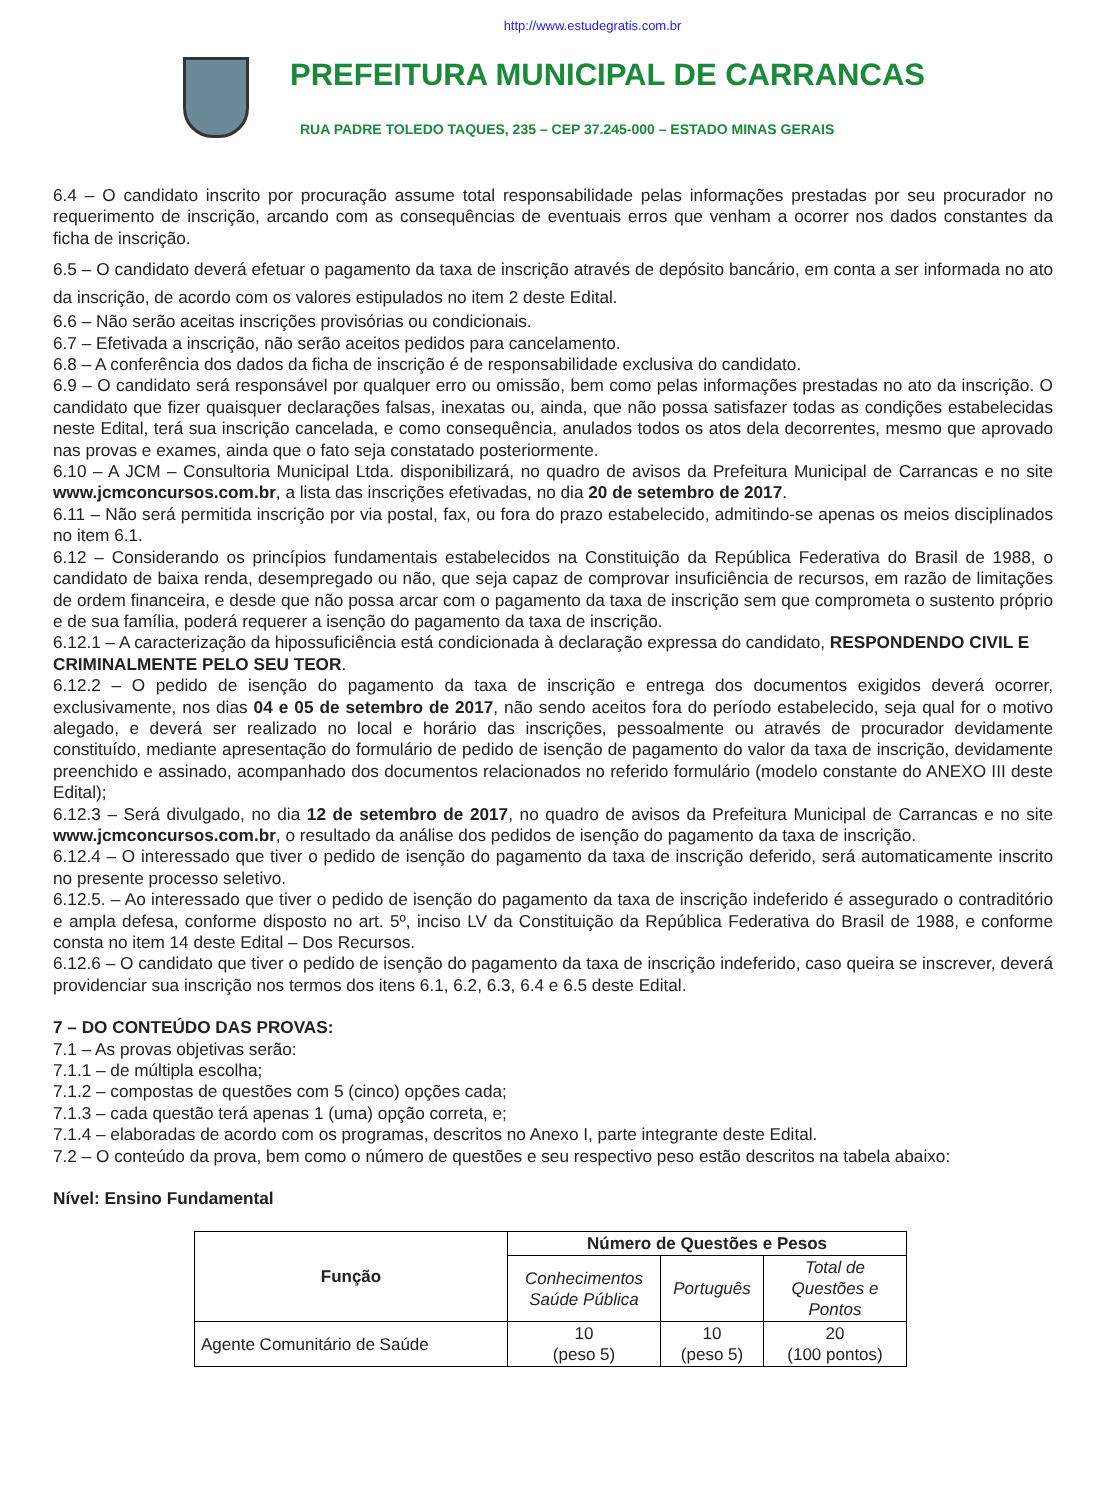http://www.estudegratis.com.br
PREFEITURA MUNICIPAL DE CARRANCAS
RUA PADRE TOLEDO TAQUES, 235 – CEP 37.245-000 – ESTADO MINAS GERAIS
6.4 – O candidato inscrito por procuração assume total responsabilidade pelas informações prestadas por seu procurador no requerimento de inscrição, arcando com as consequências de eventuais erros que venham a ocorrer nos dados constantes da ficha de inscrição.
6.5 – O candidato deverá efetuar o pagamento da taxa de inscrição através de depósito bancário, em conta a ser informada no ato da inscrição, de acordo com os valores estipulados no item 2 deste Edital.
6.6 – Não serão aceitas inscrições provisórias ou condicionais.
6.7 – Efetivada a inscrição, não serão aceitos pedidos para cancelamento.
6.8 – A conferência dos dados da ficha de inscrição é de responsabilidade exclusiva do candidato.
6.9 – O candidato será responsável por qualquer erro ou omissão, bem como pelas informações prestadas no ato da inscrição. O candidato que fizer quaisquer declarações falsas, inexatas ou, ainda, que não possa satisfazer todas as condições estabelecidas neste Edital, terá sua inscrição cancelada, e como consequência, anulados todos os atos dela decorrentes, mesmo que aprovado nas provas e exames, ainda que o fato seja constatado posteriormente.
6.10 – A JCM – Consultoria Municipal Ltda. disponibilizará, no quadro de avisos da Prefeitura Municipal de Carrancas e no site www.jcmconcursos.com.br, a lista das inscrições efetivadas, no dia 20 de setembro de 2017.
6.11 – Não será permitida inscrição por via postal, fax, ou fora do prazo estabelecido, admitindo-se apenas os meios disciplinados no item 6.1.
6.12 – Considerando os princípios fundamentais estabelecidos na Constituição da República Federativa do Brasil de 1988, o candidato de baixa renda, desempregado ou não, que seja capaz de comprovar insuficiência de recursos, em razão de limitações de ordem financeira, e desde que não possa arcar com o pagamento da taxa de inscrição sem que comprometa o sustento próprio e de sua família, poderá requerer a isenção do pagamento da taxa de inscrição.
6.12.1 – A caracterização da hipossuficiência está condicionada à declaração expressa do candidato, RESPONDENDO CIVIL E CRIMINALMENTE PELO SEU TEOR.
6.12.2 – O pedido de isenção do pagamento da taxa de inscrição e entrega dos documentos exigidos deverá ocorrer, exclusivamente, nos dias 04 e 05 de setembro de 2017, não sendo aceitos fora do período estabelecido, seja qual for o motivo alegado, e deverá ser realizado no local e horário das inscrições, pessoalmente ou através de procurador devidamente constituído, mediante apresentação do formulário de pedido de isenção de pagamento do valor da taxa de inscrição, devidamente preenchido e assinado, acompanhado dos documentos relacionados no referido formulário (modelo constante do ANEXO III deste Edital);
6.12.3 – Será divulgado, no dia 12 de setembro de 2017, no quadro de avisos da Prefeitura Municipal de Carrancas e no site www.jcmconcursos.com.br, o resultado da análise dos pedidos de isenção do pagamento da taxa de inscrição.
6.12.4 – O interessado que tiver o pedido de isenção do pagamento da taxa de inscrição deferido, será automaticamente inscrito no presente processo seletivo.
6.12.5. – Ao interessado que tiver o pedido de isenção do pagamento da taxa de inscrição indeferido é assegurado o contraditório e ampla defesa, conforme disposto no art. 5º, inciso LV da Constituição da República Federativa do Brasil de 1988, e conforme consta no item 14 deste Edital – Dos Recursos.
6.12.6 – O candidato que tiver o pedido de isenção do pagamento da taxa de inscrição indeferido, caso queira se inscrever, deverá providenciar sua inscrição nos termos dos itens 6.1, 6.2, 6.3, 6.4 e 6.5 deste Edital.
7 – DO CONTEÚDO DAS PROVAS:
7.1 – As provas objetivas serão:
7.1.1 – de múltipla escolha;
7.1.2 – compostas de questões com 5 (cinco) opções cada;
7.1.3 – cada questão terá apenas 1 (uma) opção correta, e;
7.1.4 – elaboradas de acordo com os programas, descritos no Anexo I, parte integrante deste Edital.
7.2 – O conteúdo da prova, bem como o número de questões e seu respectivo peso estão descritos na tabela abaixo:
Nível: Ensino Fundamental
| Função | Número de Questões e Pesos | | |
| --- | --- | --- | --- |
| | Conhecimentos Saúde Pública | Português | Total de Questões e Pontos |
| Agente Comunitário de Saúde | 10 (peso 5) | 10 (peso 5) | 20 (100 pontos) |